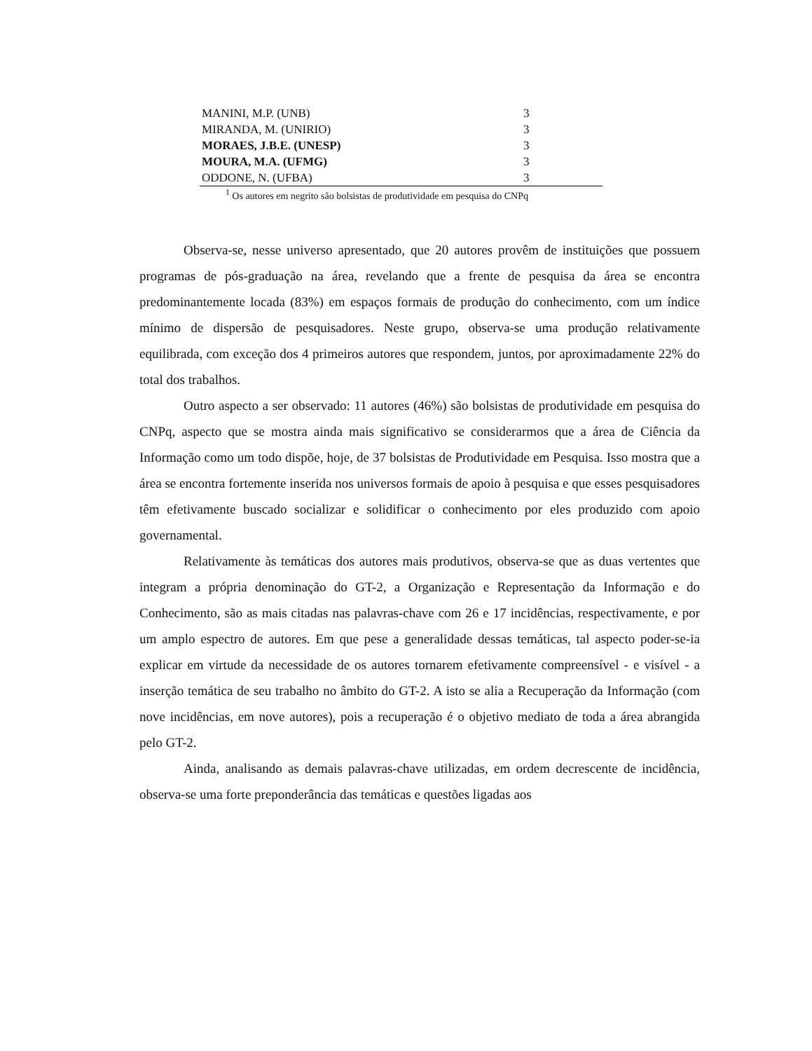| MANINI, M.P. (UNB) | 3 |
| MIRANDA, M. (UNIRIO) | 3 |
| MORAES, J.B.E. (UNESP) | 3 |
| MOURA, M.A. (UFMG) | 3 |
| ODDONE, N. (UFBA) | 3 |
<sup>1</sup> Os autores em negrito são bolsistas de produtividade em pesquisa do CNPq
Observa-se, nesse universo apresentado, que 20 autores provêm de instituições que possuem programas de pós-graduação na área, revelando que a frente de pesquisa da área se encontra predominantemente locada (83%) em espaços formais de produção do conhecimento, com um índice mínimo de dispersão de pesquisadores. Neste grupo, observa-se uma produção relativamente equilibrada, com exceção dos 4 primeiros autores que respondem, juntos, por aproximadamente 22% do total dos trabalhos.
Outro aspecto a ser observado: 11 autores (46%) são bolsistas de produtividade em pesquisa do CNPq, aspecto que se mostra ainda mais significativo se considerarmos que a área de Ciência da Informação como um todo dispõe, hoje, de 37 bolsistas de Produtividade em Pesquisa. Isso mostra que a área se encontra fortemente inserida nos universos formais de apoio à pesquisa e que esses pesquisadores têm efetivamente buscado socializar e solidificar o conhecimento por eles produzido com apoio governamental.
Relativamente às temáticas dos autores mais produtivos, observa-se que as duas vertentes que integram a própria denominação do GT-2, a Organização e Representação da Informação e do Conhecimento, são as mais citadas nas palavras-chave com 26 e 17 incidências, respectivamente, e por um amplo espectro de autores. Em que pese a generalidade dessas temáticas, tal aspecto poder-se-ia explicar em virtude da necessidade de os autores tornarem efetivamente compreensível - e visível - a inserção temática de seu trabalho no âmbito do GT-2. A isto se alia a Recuperação da Informação (com nove incidências, em nove autores), pois a recuperação é o objetivo mediato de toda a área abrangida pelo GT-2.
Ainda, analisando as demais palavras-chave utilizadas, em ordem decrescente de incidência, observa-se uma forte preponderância das temáticas e questões ligadas aos